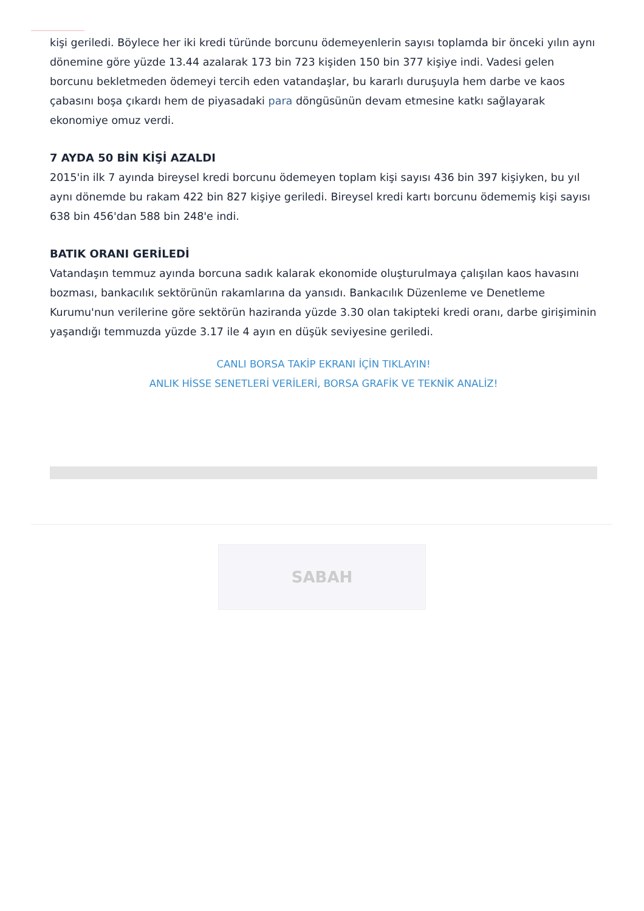kişi geriledi. Böylece her iki kredi türünde borcunu ödemeyenlerin sayısı toplamda bir önceki yılın aynı dönemine göre yüzde 13.44 azalarak 173 bin 723 kişiden 150 bin 377 kişiye indi. Vadesi gelen borcunu bekletmeden ödemeyi tercih eden vatandaşlar, bu kararlı duruşuyla hem darbe ve kaos çabasını boşa çıkardı hem de piyasadaki para döngüsünün devam etmesine katkı sağlayarak ekonomiye omuz verdi.
7 AYDA 50 BİN KİŞİ AZALDI
2015'in ilk 7 ayında bireysel kredi borcunu ödemeyen toplam kişi sayısı 436 bin 397 kişiyken, bu yıl aynı dönemde bu rakam 422 bin 827 kişiye geriledi. Bireysel kredi kartı borcunu ödememiş kişi sayısı 638 bin 456'dan 588 bin 248'e indi.
BATIK ORANI GERİLEDİ
Vatandaşın temmuz ayında borcuna sadık kalarak ekonomide oluşturulmaya çalışılan kaos havasını bozması, bankacılık sektörünün rakamlarına da yansıdı. Bankacılık Düzenleme ve Denetleme Kurumu'nun verilerine göre sektörün haziranda yüzde 3.30 olan takipteki kredi oranı, darbe girişiminin yaşandığı temmuzda yüzde 3.17 ile 4 ayın en düşük seviyesine geriledi.
CANLI BORSA TAKİP EKRANI İÇİN TIKLAYIN!
ANLIK HİSSE SENETLERİ VERİLERİ, BORSA GRAFİK VE TEKNİK ANALİZ!
SABAH